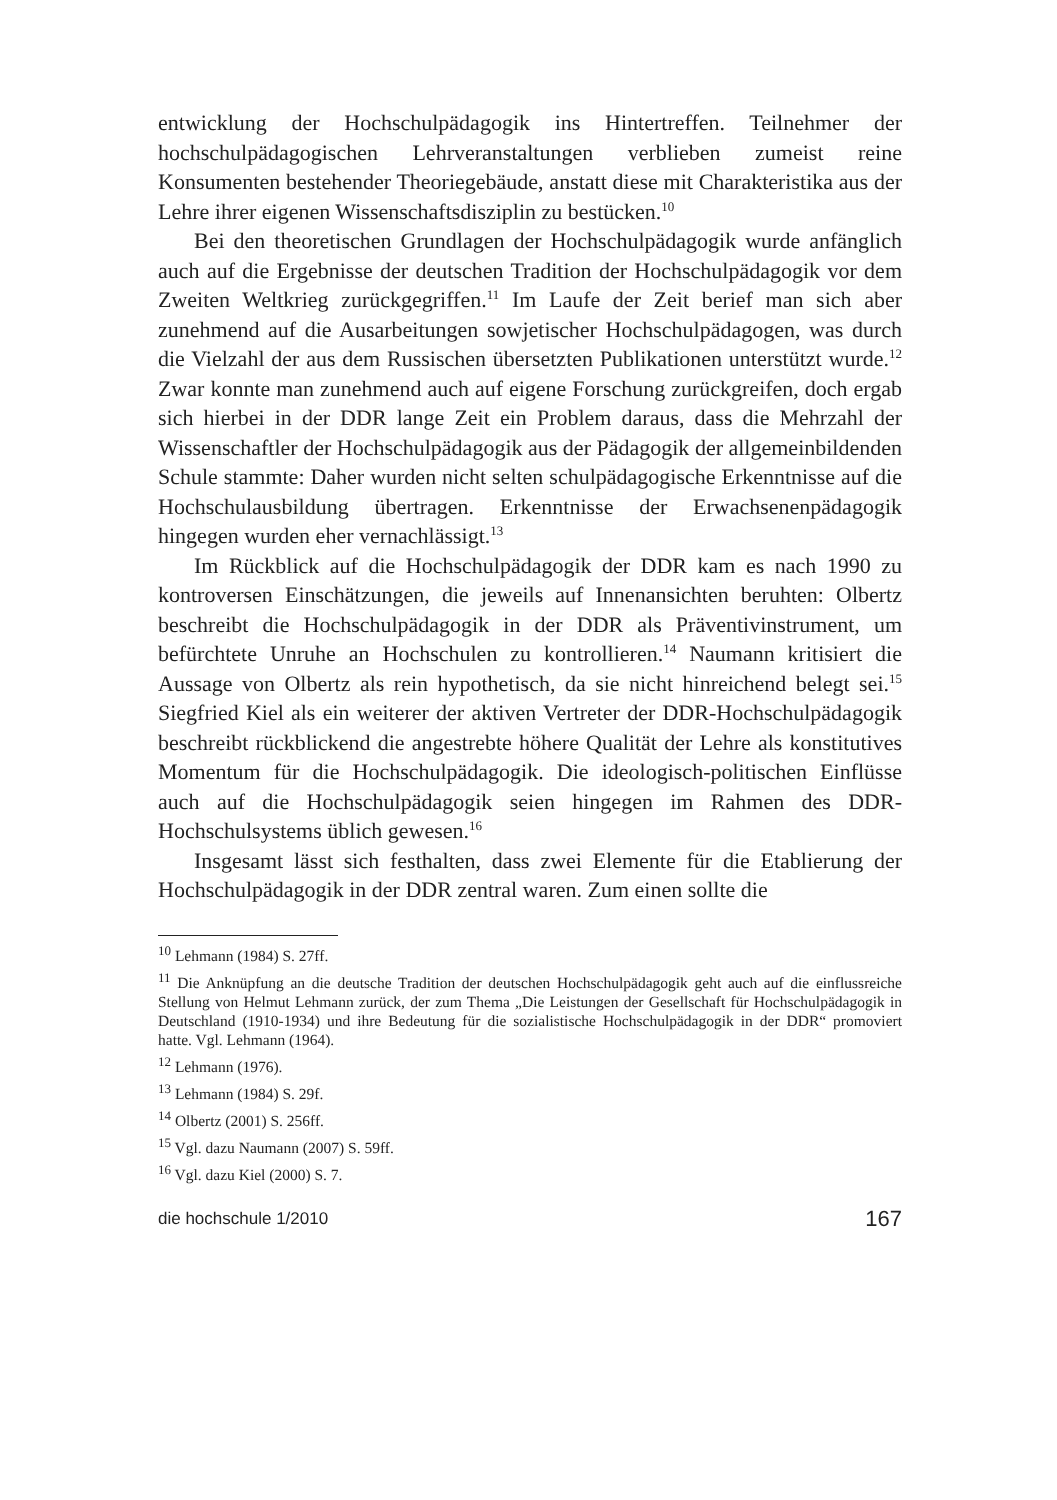entwicklung der Hochschulpädagogik ins Hintertreffen. Teilnehmer der hochschulpädagogischen Lehrveranstaltungen verblieben zumeist reine Konsumenten bestehender Theoriegebäude, anstatt diese mit Charakteristika aus der Lehre ihrer eigenen Wissenschaftsdisziplin zu bestücken.<sup>10</sup>
Bei den theoretischen Grundlagen der Hochschulpädagogik wurde anfänglich auch auf die Ergebnisse der deutschen Tradition der Hochschulpädagogik vor dem Zweiten Weltkrieg zurückgegriffen.<sup>11</sup> Im Laufe der Zeit berief man sich aber zunehmend auf die Ausarbeitungen sowjetischer Hochschulpädagogen, was durch die Vielzahl der aus dem Russischen übersetzten Publikationen unterstützt wurde.<sup>12</sup> Zwar konnte man zunehmend auch auf eigene Forschung zurückgreifen, doch ergab sich hierbei in der DDR lange Zeit ein Problem daraus, dass die Mehrzahl der Wissenschaftler der Hochschulpädagogik aus der Pädagogik der allgemeinbildenden Schule stammte: Daher wurden nicht selten schulpädagogische Erkenntnisse auf die Hochschulausbildung übertragen. Erkenntnisse der Erwachsenenpädagogik hingegen wurden eher vernachlässigt.<sup>13</sup>
Im Rückblick auf die Hochschulpädagogik der DDR kam es nach 1990 zu kontroversen Einschätzungen, die jeweils auf Innenansichten beruhten: Olbertz beschreibt die Hochschulpädagogik in der DDR als Präventivinstrument, um befürchtete Unruhe an Hochschulen zu kontrollieren.<sup>14</sup> Naumann kritisiert die Aussage von Olbertz als rein hypothetisch, da sie nicht hinreichend belegt sei.<sup>15</sup> Siegfried Kiel als ein weiterer der aktiven Vertreter der DDR-Hochschulpädagogik beschreibt rückblickend die angestrebte höhere Qualität der Lehre als konstitutives Momentum für die Hochschulpädagogik. Die ideologisch-politischen Einflüsse auch auf die Hochschulpädagogik seien hingegen im Rahmen des DDR-Hochschulsystems üblich gewesen.<sup>16</sup>
Insgesamt lässt sich festhalten, dass zwei Elemente für die Etablierung der Hochschulpädagogik in der DDR zentral waren. Zum einen sollte die
<sup>10</sup> Lehmann (1984) S. 27ff.
<sup>11</sup> Die Anknüpfung an die deutsche Tradition der deutschen Hochschulpädagogik geht auch auf die einflussreiche Stellung von Helmut Lehmann zurück, der zum Thema „Die Leistungen der Gesellschaft für Hochschulpädagogik in Deutschland (1910-1934) und ihre Bedeutung für die sozialistische Hochschulpädagogik in der DDR“ promoviert hatte. Vgl. Lehmann (1964).
<sup>12</sup> Lehmann (1976).
<sup>13</sup> Lehmann (1984) S. 29f.
<sup>14</sup> Olbertz (2001) S. 256ff.
<sup>15</sup> Vgl. dazu Naumann (2007) S. 59ff.
<sup>16</sup> Vgl. dazu Kiel (2000) S. 7.
die hochschule 1/2010 167